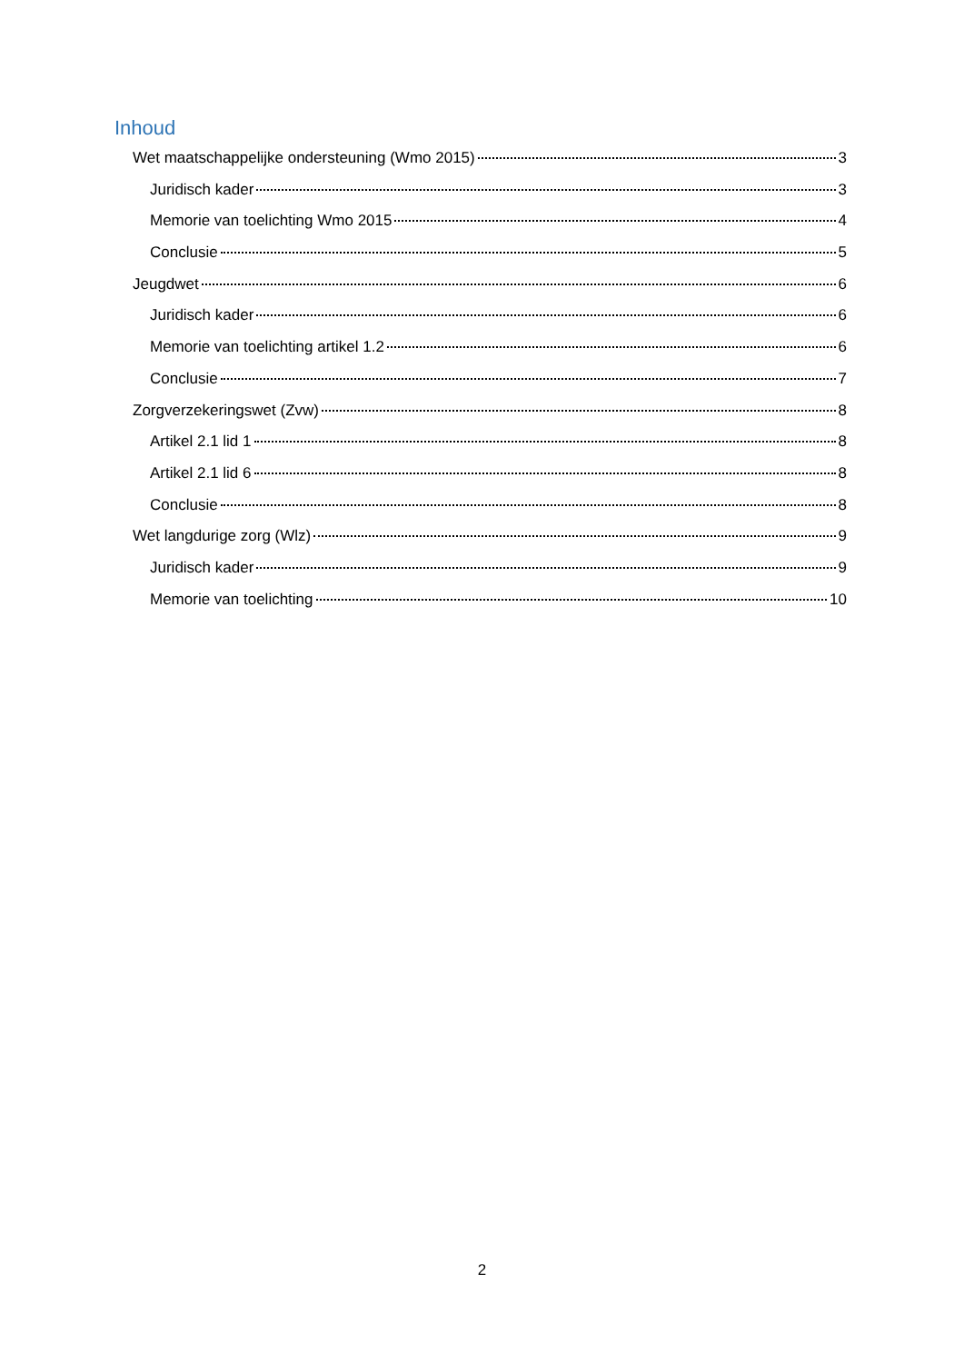Inhoud
Wet maatschappelijke ondersteuning (Wmo 2015) 3
Juridisch kader 3
Memorie van toelichting Wmo 2015 4
Conclusie 5
Jeugdwet 6
Juridisch kader 6
Memorie van toelichting artikel 1.2 6
Conclusie 7
Zorgverzekeringswet (Zvw) 8
Artikel 2.1 lid 1 8
Artikel 2.1 lid 6 8
Conclusie 8
Wet langdurige zorg (Wlz) 9
Juridisch kader 9
Memorie van toelichting 10
2